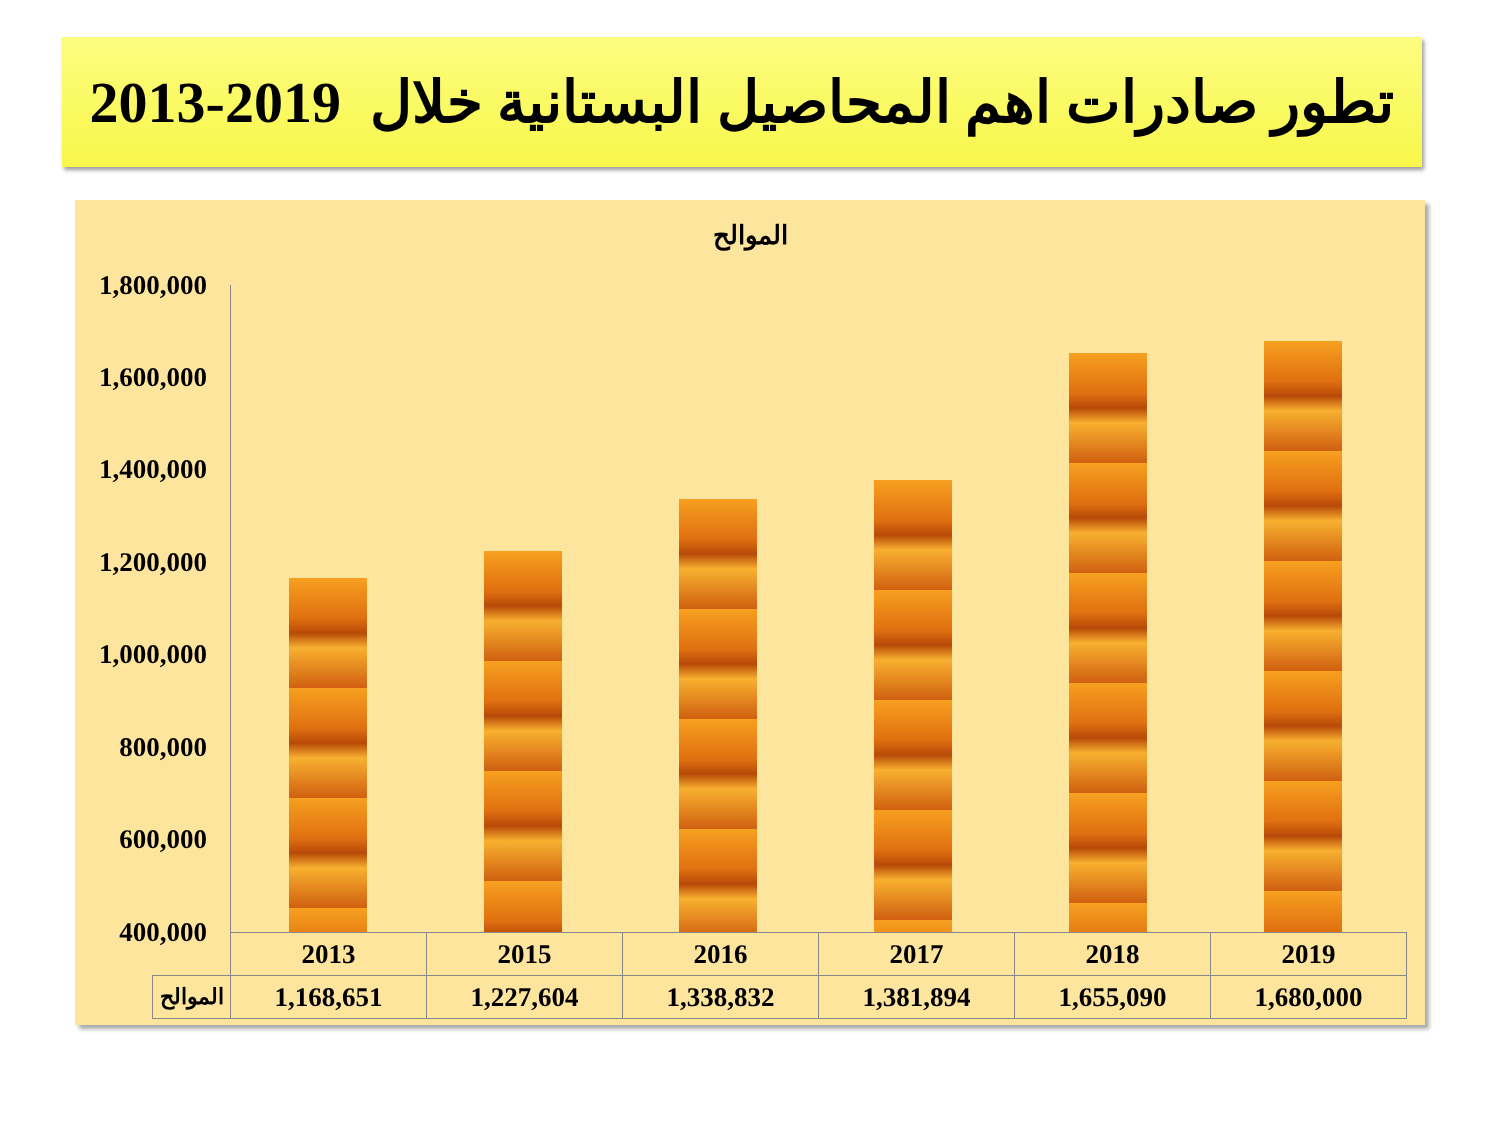تطور صادرات اهم المحاصيل البستانية خلال 2019-2013
الموالح
1,800,000
1,600,000
1,400,000
1,200,000
1,000,000
800,000
600,000
400,000
| | 2013 | 2015 | 2016 | 2017 | 2018 | 2019 |
| الموالح | 1,168,651 | 1,227,604 | 1,338,832 | 1,381,894 | 1,655,090 | 1,680,000 |